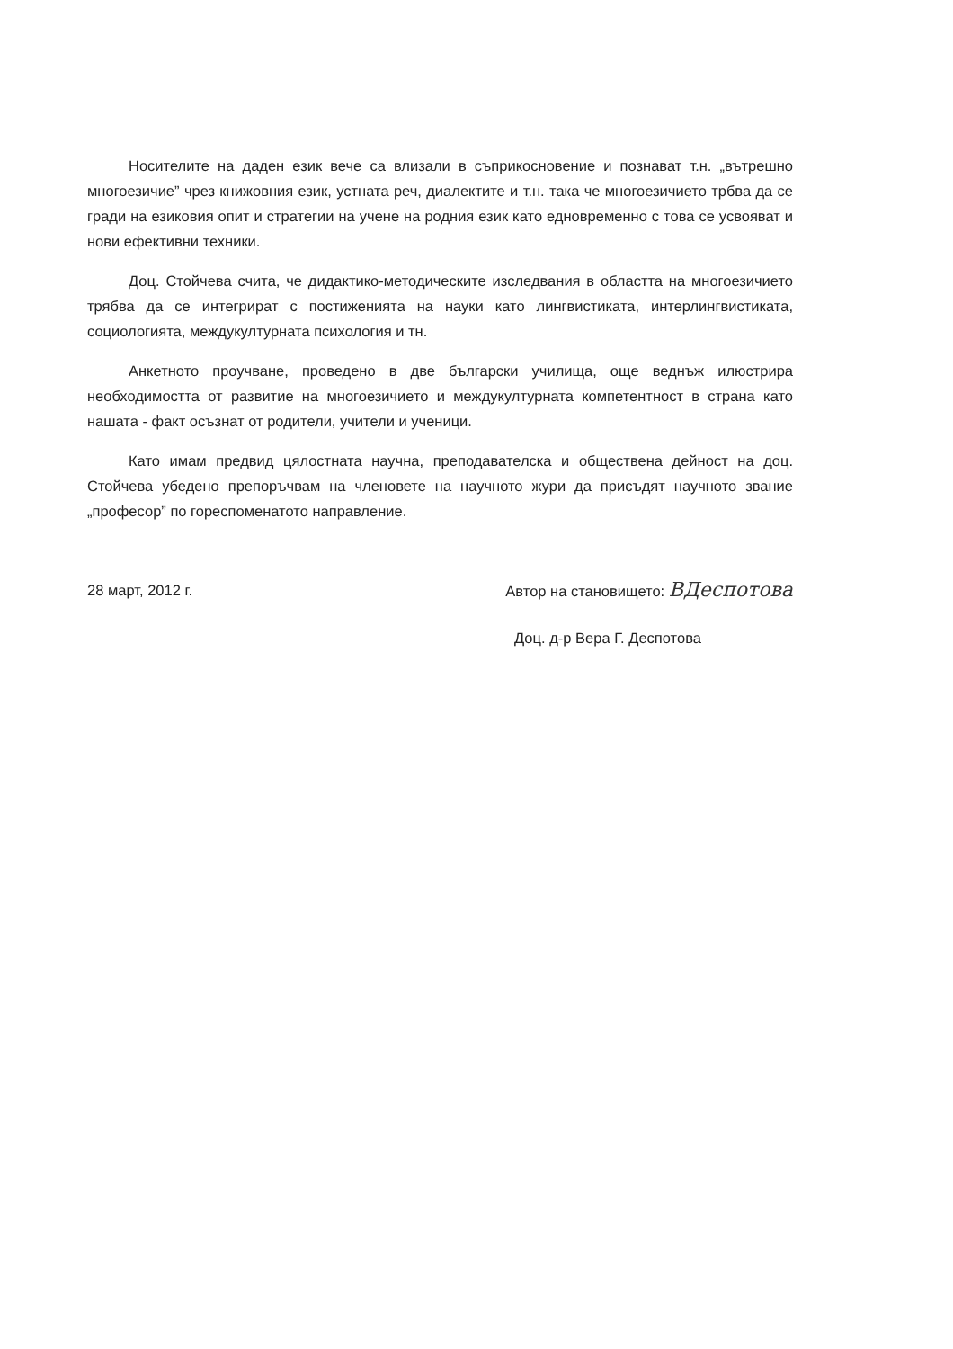Носителите на даден език вече са влизали в съприкосновение и познават т.н. „вътрешно многоезичие” чрез книжовния език, устната реч, диалектите и т.н. така че многоезичието трбва да се гради на езиковия опит и стратегии на учене на родния език като едновременно с това се усвояват и нови ефективни техники.
Доц. Стойчева счита, че дидактико-методическите изследвания в областта на многоезичието трябва да се интегрират с постиженията на науки като лингвистиката, интерлингвистиката, социологията, междукултурната психология и тн.
Анкетното проучване, проведено в две български училища, още веднъж илюстрира необходимостта от развитие на многоезичието и междукултурната компетентност в страна като нашата - факт осъзнат от родители, учители и ученици.
Като имам предвид цялостната научна, преподавателска и обществена дейност на доц. Стойчева убедено препоръчвам на членовете на научното жури да присъдят научното звание „професор” по гореспоменатото направление.
28 март, 2012 г. Автор на становището: ВДеспотова
Доц. д-р Вера Г. Деспотова